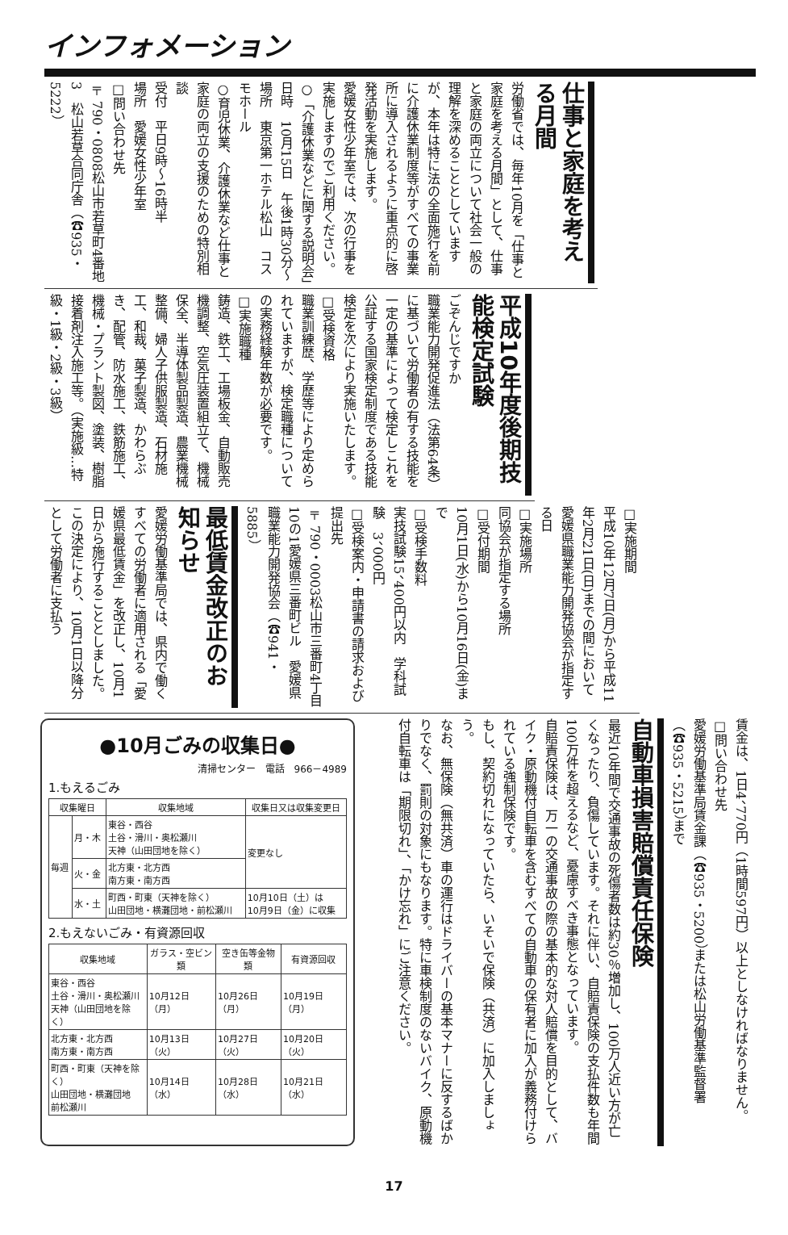インフォメーション
仕事と家庭を考える月間
労働省では、毎年10月を「仕事と家庭を考える月間」として、仕事と家庭の両立について社会一般の理解を深めることとしていますが、本年は特に法の全面施行を前に介護休業制度等がすべての事業所に導入されるように重点的に啓発活動を実施します。
愛媛女性少年室では、次の行事を実施しますのでご利用ください。
○「介護休業などに関する説明会」
日時　10月15日　午後1時30分～
場所　東京第一ホテル松山　コスモホール
○育児休業、介護休業など仕事と家庭の両立の支援のための特別相談
受付　平日9時～16時半
場所　愛媛女性少年室
□問い合わせ先
〒790・0808松山市若草町4番地3　松山若草合同庁舎（☎935・5222）
平成10年度後期技能検定試験
ごぞんじですか
職業能力開発促進法（法第64条）に基づいて労働者の有する技能を一定の基準によって検定しこれを公証する国家検定制度である技能検定を次により実施いたします。
□受検資格
職業訓練歴、学歴等により定められていますが、検定職種についての実務経験年数が必要です。
□実施職種
鋳造、鉄工、工場板金、自動販売機調整、空気圧装置組立て、機械保全、半導体製品製造、農業機械整備、婦人子供服製造、石材施工、和裁、菓子製造、かわらぶき、配管、防水施工、鉄筋施工、機械・プラント製図、塗装、樹脂接着剤注入施工等。（実施級…特級・1級・2級・3級）
□実施期間
平成10年12月7日(月)から平成11年2月21日(日)までの間において愛媛県職業能力開発協会が指定する日
□実施場所
同協会が指定する場所
□受付期間
10月1日(水)から10月16日(金)まで
□受検手数料
実技試験15、400円以内　学科試験　3、000円
□受検案内・申請書の請求および提出先
〒790・0003松山市三番町4丁目10の1愛媛県三番町ビル　愛媛県職業能力開発協会（☎941・5885）
最低賃金改正のお知らせ
愛媛労働基準局では、県内で働くすべての労働者に適用される「愛媛県最低賃金」を改正し、10月1日から施行することとしました。
この決定により、10月1日以降分として労働者に支払う
●10月ごみの収集日●
清掃センター　電話　966－4989
1.もえるごみ
| 収集曜日 | | 収集地域 | 収集日又は収集変更日 |
| --- | --- | --- | --- |
| 毎週 | 月・木 | 東谷・西谷 土谷・滑川・奥松瀬川 天神（山田団地を除く） | 変更なし |
| | 火・金 | 北方東・北方西 南方東・南方西 | |
| | 水・土 | 町西・町東（天神を除く） 山田団地・横灘団地・前松瀬川 | 10月10日（土）は 10月9日（金）に収集 |
2.もえないごみ・有資源回収
| 収集地域 | ガラス・空ビン類 | 空き缶等金物類 | 有資源回収 |
| --- | --- | --- | --- |
| 東谷・西谷 土谷・滑川・奥松瀬川 天神（山田団地を除く） | 10月12日（月） | 10月26日（月） | 10月19日（月） |
| 北方東・北方西 南方東・南方西 | 10月13日（火） | 10月27日（火） | 10月20日（火） |
| 町西・町東（天神を除く） 山田団地・横灘団地 前松瀬川 | 10月14日（水） | 10月28日（水） | 10月21日（水） |
賃金は、1日4、770円（1時間597円）以上としなければなりません。
□問い合わせ先
愛媛労働基準局賃金課（☎935・5200）または松山労働基準監督署（☎935・5215）まで
自動車損害賠償責任保険
最近10年間で交通事故の死傷者数は約30％増加し、100万人近い方が亡くなったり、負傷しています。それに伴い、自賠責保険の支払件数も年間100万件を超えるなど、憂慮すべき事態となっています。
自賠責保険は、万一の交通事故の際の基本的な対人賠償を目的として、バイク・原動機付自転車を含むすべての自動車の保有者に加入が義務付けられている強制保険です。
もし、契約切れになっていたら、いそいで保険（共済）に加入しましょう。
なお、無保険（無共済）車の運行はドライバーの基本マナーに反するばかりでなく、罰則の対象にもなります。特に車検制度のないバイク、原動機付自転車は「期限切れ」、「かけ忘れ」にご注意ください。
17